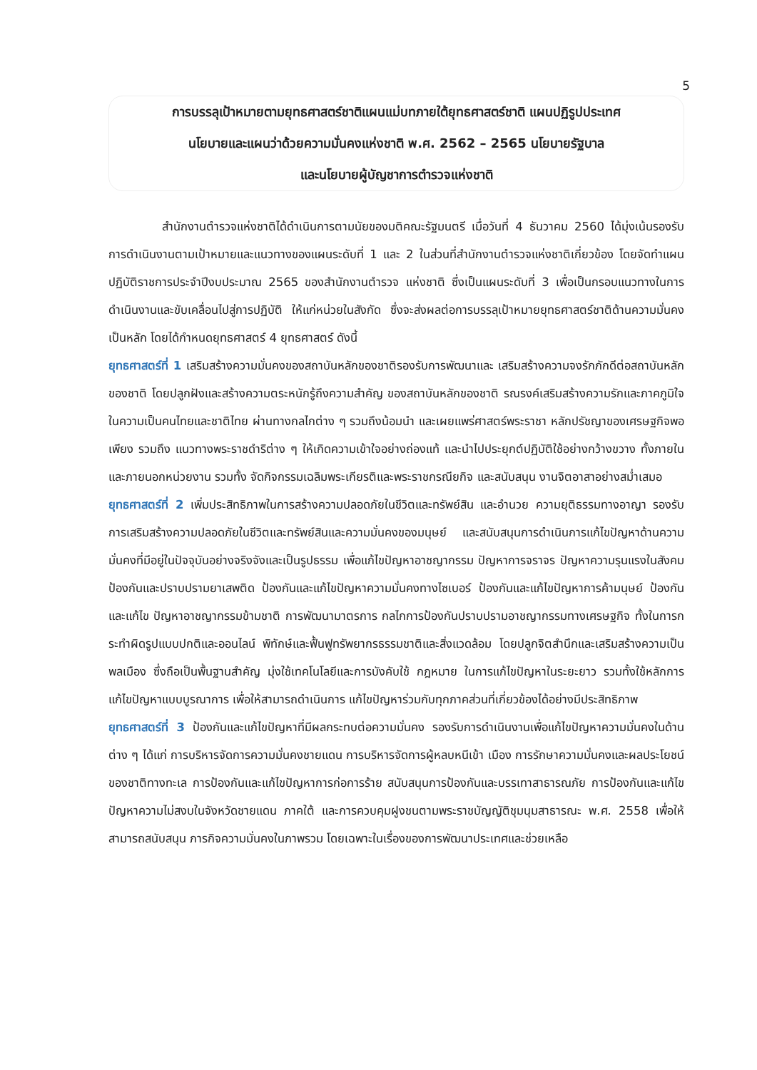5
การบรรลุเป้าหมายตามยุทธศาสตร์ชาติแผนแม่บทภายใต้ยุทธศาสตร์ชาติ แผนปฏิรูปประเทศ
นโยบายและแผนว่าด้วยความมั่นคงแห่งชาติ พ.ศ. 2562 – 2565 นโยบายรัฐบาล
และนโยบายผู้บัญชาการตำรวจแห่งชาติ
สำนักงานตำรวจแห่งชาติได้ดำเนินการตามนัยของมติคณะรัฐมนตรี เมื่อวันที่ 4 ธันวาคม 2560 ได้มุ่งเน้นรองรับการดำเนินงานตามเป้าหมายและแนวทางของแผนระดับที่ 1 และ 2 ในส่วนที่สำนักงานตำรวจแห่งชาติเกี่ยวข้อง โดยจัดทำแผนปฏิบัติราชการประจำปีงบประมาณ 2565 ของสำนักงานตำรวจ แห่งชาติ ซึ่งเป็นแผนระดับที่ 3 เพื่อเป็นกรอบแนวทางในการดำเนินงานและขับเคลื่อนไปสู่การปฏิบัติ ให้แก่หน่วยในสังกัด ซึ่งจะส่งผลต่อการบรรลุเป้าหมายยุทธศาสตร์ชาติด้านความมั่นคงเป็นหลัก โดยได้กำหนดยุทธศาสตร์ 4 ยุทธศาสตร์ ดังนี้
ยุทธศาสตร์ที่ 1 เสริมสร้างความมั่นคงของสถาบันหลักของชาติรองรับการพัฒนาและ เสริมสร้างความจงรักภักดีต่อสถาบันหลักของชาติ โดยปลูกฝังและสร้างความตระหนักรู้ถึงความสำคัญ ของสถาบันหลักของชาติ รณรงค์เสริมสร้างความรักและภาคภูมิใจในความเป็นคนไทยและชาติไทย ผ่านทางกลไกต่าง ๆ รวมถึงน้อมนำ และเผยแพร่ศาสตร์พระราชา หลักปรัชญาของเศรษฐกิจพอเพียง รวมถึง แนวทางพระราชดำริต่าง ๆ ให้เกิดความเข้าใจอย่างถ่องแท้ และนำไปประยุกต์ปฏิบัติใช้อย่างกว้างขวาง ทั้งภายในและภายนอกหน่วยงาน รวมทั้ง จัดกิจกรรมเฉลิมพระเกียรติและพระราชกรณียกิจ และสนับสนุน งานจิตอาสาอย่างสม่ำเสมอ
ยุทธศาสตร์ที่ 2 เพิ่มประสิทธิภาพในการสร้างความปลอดภัยในชีวิตและทรัพย์สิน และอำนวย ความยุติธรรมทางอาญา รองรับการเสริมสร้างความปลอดภัยในชีวิตและทรัพย์สินและความมั่นคงของมนุษย์ และสนับสนุนการดำเนินการแก้ไขปัญหาด้านความมั่นคงที่มีอยู่ในปัจจุบันอย่างจริงจังและเป็นรูปธรรม เพื่อแก้ไขปัญหาอาชญากรรม ปัญหาการจราจร ปัญหาความรุนแรงในสังคม ป้องกันและปราบปรามยาเสพติด ป้องกันและแก้ไขปัญหาความมั่นคงทางไซเบอร์ ป้องกันและแก้ไขปัญหาการค้ามนุษย์ ป้องกันและแก้ไข ปัญหาอาชญากรรมข้ามชาติ การพัฒนามาตรการ กลไกการป้องกันปราบปรามอาชญากรรมทางเศรษฐกิจ ทั้งในการกระทำผิดรูปแบบปกติและออนไลน์ พิทักษ์และฟื้นฟูทรัพยากรธรรมชาติและสิ่งแวดล้อม โดยปลูกจิตสำนึกและเสริมสร้างความเป็นพลเมือง ซึ่งถือเป็นพื้นฐานสำคัญ มุ่งใช้เทคโนโลยีและการบังคับใช้ กฎหมาย ในการแก้ไขปัญหาในระยะยาว รวมทั้งใช้หลักการแก้ไขปัญหาแบบบูรณาการ เพื่อให้สามารถดำเนินการ แก้ไขปัญหาร่วมกับทุกภาคส่วนที่เกี่ยวข้องได้อย่างมีประสิทธิภาพ
ยุทธศาสตร์ที่ 3 ป้องกันและแก้ไขปัญหาที่มีผลกระทบต่อความมั่นคง รองรับการดำเนินงานเพื่อแก้ไขปัญหาความมั่นคงในด้านต่าง ๆ ได้แก่ การบริหารจัดการความมั่นคงชายแดน การบริหารจัดการผู้หลบหนีเข้า เมือง การรักษาความมั่นคงและผลประโยชน์ของชาติทางทะเล การป้องกันและแก้ไขปัญหาการก่อการร้าย สนับสนุนการป้องกันและบรรเทาสาธารณภัย การป้องกันและแก้ไขปัญหาความไม่สงบในจังหวัดชายแดน ภาคใต้ และการควบคุมฝูงชนตามพระราชบัญญัติชุมนุมสาธารณะ พ.ศ. 2558 เพื่อให้สามารถสนับสนุน ภารกิจความมั่นคงในภาพรวม โดยเฉพาะในเรื่องของการพัฒนาประเทศและช่วยเหลือ